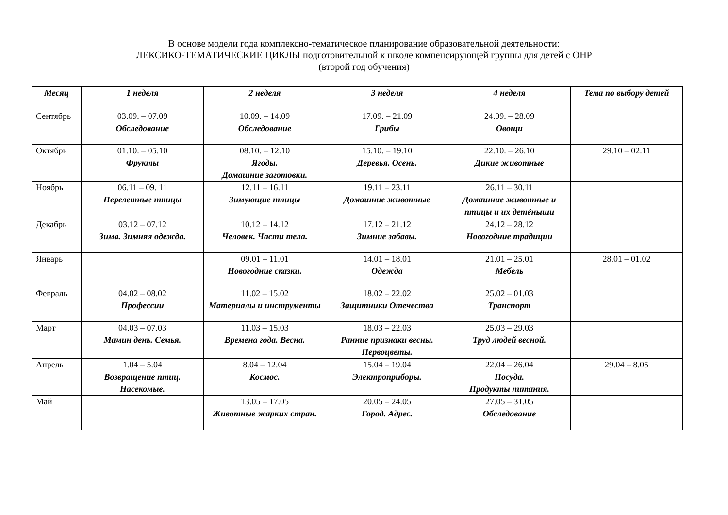В основе модели года комплексно-тематическое планирование образовательной деятельности:
ЛЕКСИКО-ТЕМАТИЧЕСКИЕ ЦИКЛЫ подготовительной к школе компенсирующей группы для детей с ОНР
(второй год обучения)
| Месяц | 1 неделя | 2 неделя | 3 неделя | 4 неделя | Тема по выбору детей |
| --- | --- | --- | --- | --- | --- |
| Сентябрь | 03.09. – 07.09 Обследование | 10.09. – 14.09 Обследование | 17.09. – 21.09 Грибы | 24.09. – 28.09 Овощи | |
| Октябрь | 01.10. – 05.10 Фрукты | 08.10. – 12.10 Ягоды. Домашние заготовки. | 15.10. – 19.10 Деревья. Осень. | 22.10. – 26.10 Дикие животные | 29.10 – 02.11 |
| Ноябрь | 06.11 – 09. 11 Перелетные птицы | 12.11 – 16.11 Зимующие птицы | 19.11 – 23.11 Домашние животные | 26.11 – 30.11 Домашние животные и птицы и их детёныши | |
| Декабрь | 03.12 – 07.12 Зима. Зимняя одежда. | 10.12 – 14.12 Человек. Части тела. | 17.12 – 21.12 Зимние забавы. | 24.12 – 28.12 Новогодние традиции | |
| Январь | | 09.01 – 11.01 Новогодние сказки. | 14.01 – 18.01 Одежда | 21.01 – 25.01 Мебель | 28.01 – 01.02 |
| Февраль | 04.02 – 08.02 Профессии | 11.02 – 15.02 Материалы и инструменты | 18.02 – 22.02 Защитники Отечества | 25.02 – 01.03 Транспорт | |
| Март | 04.03 – 07.03 Мамин день. Семья. | 11.03 – 15.03 Времена года. Весна. | 18.03 – 22.03 Ранние признаки весны. Первоцветы. | 25.03 – 29.03 Труд людей весной. | |
| Апрель | 1.04 – 5.04 Возвращение птиц. Насекомые. | 8.04 – 12.04 Космос. | 15.04 – 19.04 Электроприборы. | 22.04 – 26.04 Посуда. Продукты питания. | 29.04 – 8.05 |
| Май | | 13.05 – 17.05 Животные жарких стран. | 20.05 – 24.05 Город. Адрес. | 27.05 – 31.05 Обследование | |